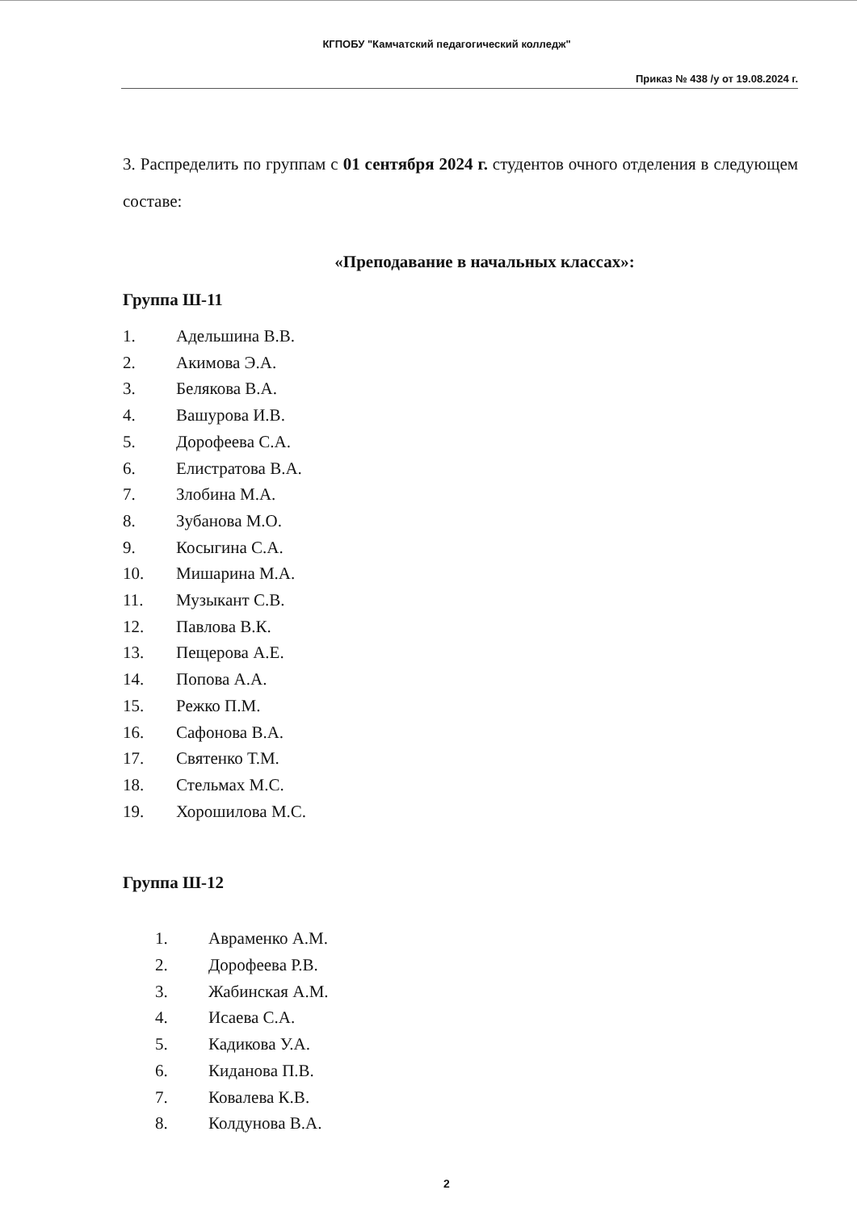КГПОБУ "Камчатский педагогический колледж"
Приказ № 438 /у от 19.08.2024 г.
3. Распределить по группам с 01 сентября 2024 г. студентов очного отделения в следующем составе:
«Преподавание в начальных классах»:
Группа Ш-11
1. Адельшина В.В.
2. Акимова Э.А.
3. Белякова В.А.
4. Вашурова И.В.
5. Дорофеева С.А.
6. Елистратова В.А.
7. Злобина М.А.
8. Зубанова М.О.
9. Косыгина С.А.
10. Мишарина М.А.
11. Музыкант С.В.
12. Павлова В.К.
13. Пещерова А.Е.
14. Попова А.А.
15. Режко П.М.
16. Сафонова В.А.
17. Святенко Т.М.
18. Стельмах М.С.
19. Хорошилова М.С.
Группа Ш-12
1. Авраменко А.М.
2. Дорофеева Р.В.
3. Жабинская А.М.
4. Исаева С.А.
5. Кадикова У.А.
6. Киданова П.В.
7. Ковалева К.В.
8. Колдунова В.А.
2